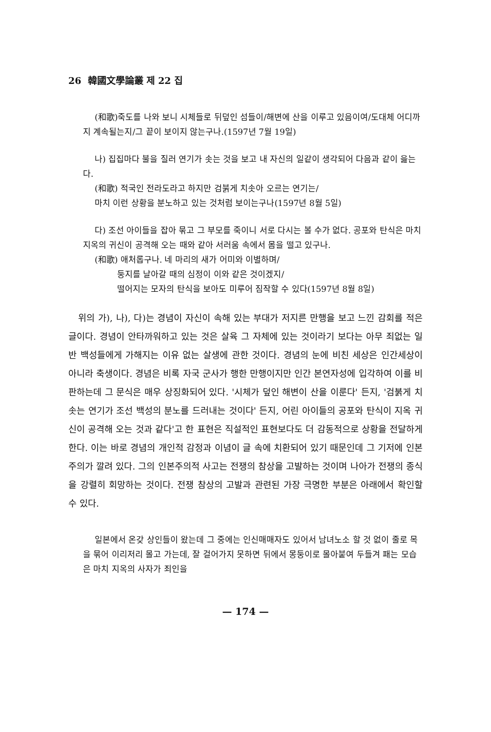26 韓國文學論叢 제 22 집
(和歌)죽도를 나와 보니 시체들로 뒤덮인 섬들이/해변에 산을 이루고 있음이여/도대체 어디까지 계속될는지/그 끝이 보이지 않는구나.(1597년 7월 19일)
나) 집집마다 불을 질러 연기가 솟는 것을 보고 내 자신의 일같이 생각되어 다음과 같이 읊는다.
(和歌) 적국인 전라도라고 하지만 검붉게 치솟아 오르는 연기는/
마치 이런 상황을 분노하고 있는 것처럼 보이는구나(1597년 8월 5일)
다) 조선 아이들을 잡아 묶고 그 부모를 죽이니 서로 다시는 볼 수가 없다. 공포와 탄식은 마치 지옥의 귀신이 공격해 오는 때와 같아 서러움 속에서 몸을 떨고 있구나.
(和歌) 애처롭구나. 네 마리의 새가 어미와 이별하며/
둥지를 날아갈 때의 심정이 이와 같은 것이겠지/
떨어지는 모자의 탄식을 보아도 미루어 짐작할 수 있다(1597년 8월 8일)
위의 가), 나), 다)는 경념이 자신이 속해 있는 부대가 저지른 만행을 보고 느낀 감회를 적은 글이다. 경념이 안타까워하고 있는 것은 살육 그 자체에 있는 것이라기 보다는 아무 죄없는 일반 백성들에게 가해지는 이유 없는 살생에 관한 것이다. 경념의 눈에 비친 세상은 인간세상이 아니라 축생이다. 경념은 비록 자국 군사가 행한 만행이지만 인간 본연자성에 입각하여 이를 비판하는데 그 문식은 매우 상징화되어 있다. '시체가 덮인 해변이 산을 이룬다' 든지, '검붉게 치솟는 연기가 조선 백성의 분노를 드러내는 것이다' 든지, 어린 아이들의 공포와 탄식이 지옥 귀신이 공격해 오는 것과 같다'고 한 표현은 직설적인 표현보다도 더 감동적으로 상황을 전달하게 한다. 이는 바로 경념의 개인적 감정과 이념이 글 속에 치환되어 있기 때문인데 그 기저에 인본주의가 깔려 있다. 그의 인본주의적 사고는 전쟁의 참상을 고발하는 것이며 나아가 전쟁의 종식을 강렬히 회망하는 것이다. 전쟁 참상의 고발과 관련된 가장 극명한 부분은 아래에서 확인할 수 있다.
일본에서 온갖 상인들이 왔는데 그 중에는 인신매매자도 있어서 남녀노소 할 것 없이 줄로 목을 묶어 이리저리 몰고 가는데, 잘 걸어가지 못하면 뒤에서 몽둥이로 몰아붙여 두들겨 패는 모습은 마치 지옥의 사자가 죄인을
— 174 —